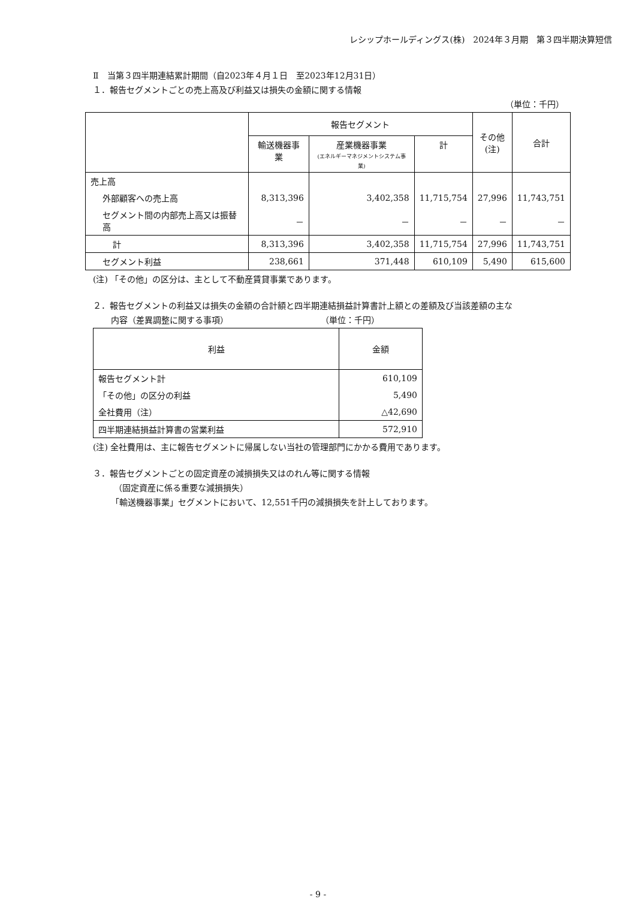レシップホールディングス(株)　2024年３月期　第３四半期決算短信
Ⅱ　当第３四半期連結累計期間（自2023年４月１日　至2023年12月31日）
１．報告セグメントごとの売上高及び利益又は損失の金額に関する情報
（単位：千円）
| | 報告セグメント | | | その他 (注) | 合計 |
| --- | --- | --- | --- | --- | --- |
| | 輸送機器事業 | 産業機器事業 (エネルギーマネジメントシステム事業) | 計 | | |
| 売上高 | | | | | |
| 外部顧客への売上高 | 8,313,396 | 3,402,358 | 11,715,754 | 27,996 | 11,743,751 |
| セグメント間の内部売上高又は振替高 | － | － | － | － | － |
| 計 | 8,313,396 | 3,402,358 | 11,715,754 | 27,996 | 11,743,751 |
| セグメント利益 | 238,661 | 371,448 | 610,109 | 5,490 | 615,600 |
(注) 「その他」の区分は、主として不動産賃貸事業であります。
２．報告セグメントの利益又は損失の金額の合計額と四半期連結損益計算書計上額との差額及び当該差額の主な
内容（差異調整に関する事項）　　　　　　　　　　　　（単位：千円）
| 利益 | 金額 |
| --- | --- |
| 報告セグメント計 | 610,109 |
| 「その他」の区分の利益 | 5,490 |
| 全社費用（注） | △42,690 |
| 四半期連結損益計算書の営業利益 | 572,910 |
(注) 全社費用は、主に報告セグメントに帰属しない当社の管理部門にかかる費用であります。
３．報告セグメントごとの固定資産の減損損失又はのれん等に関する情報
（固定資産に係る重要な減損損失）
「輸送機器事業」セグメントにおいて、12,551千円の減損損失を計上しております。
- 9 -